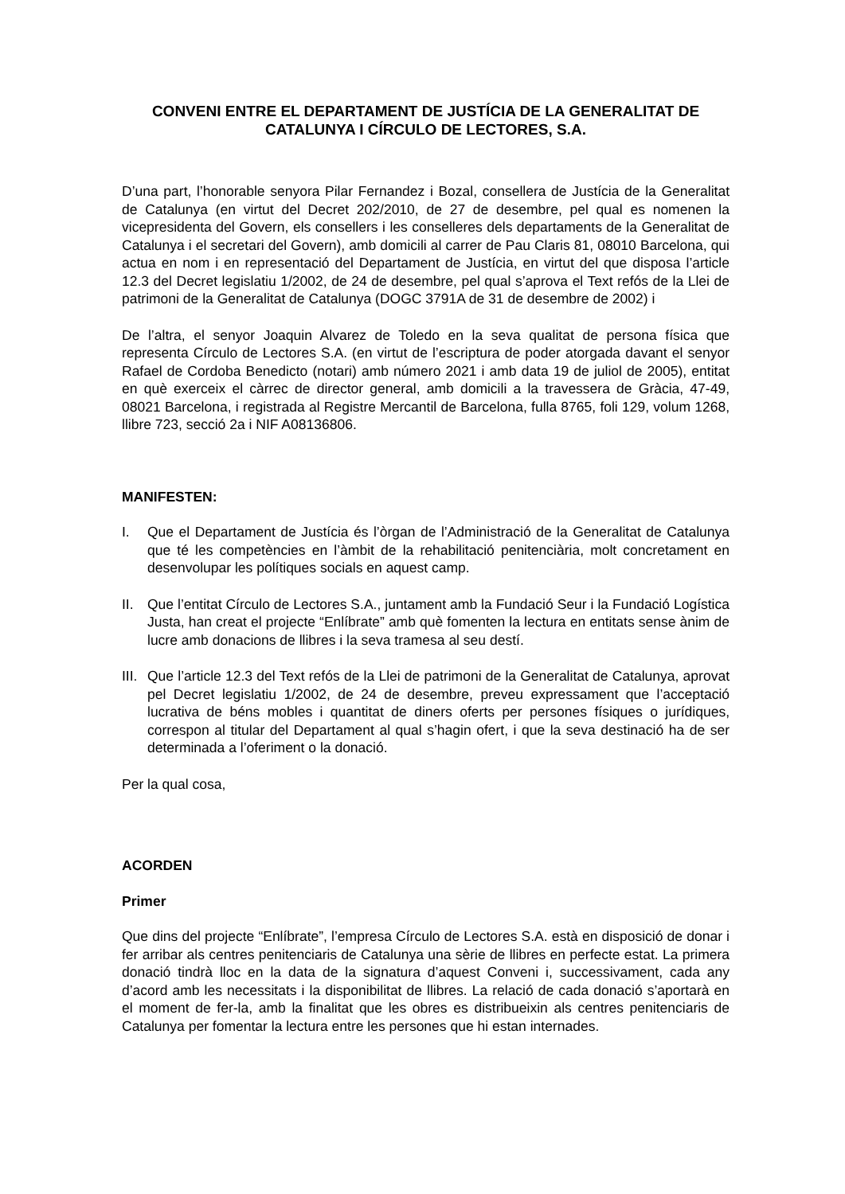CONVENI ENTRE EL DEPARTAMENT DE JUSTÍCIA DE LA GENERALITAT DE CATALUNYA I CÍRCULO DE LECTORES, S.A.
D’una part, l’honorable senyora Pilar Fernandez i Bozal, consellera de Justícia de la Generalitat de Catalunya (en virtut del Decret 202/2010, de 27 de desembre, pel qual es nomenen la vicepresidenta del Govern, els consellers i les conselleres dels departaments de la Generalitat de Catalunya i el secretari del Govern), amb domicili al carrer de Pau Claris 81, 08010 Barcelona, qui actua en nom i en representació del Departament de Justícia, en virtut del que disposa l’article 12.3 del Decret legislatiu 1/2002, de 24 de desembre, pel qual s’aprova el Text refós de la Llei de patrimoni de la Generalitat de Catalunya (DOGC 3791A de 31 de desembre de 2002) i
De l’altra, el senyor Joaquin Alvarez de Toledo en la seva qualitat de persona física que representa Círculo de Lectores S.A. (en virtut de l’escriptura de poder atorgada davant el senyor Rafael de Cordoba Benedicto (notari) amb número 2021 i amb data 19 de juliol de 2005), entitat en què exerceix el càrrec de director general, amb domicili a la travessera de Gràcia, 47-49, 08021 Barcelona, i registrada al Registre Mercantil de Barcelona, fulla 8765, foli 129, volum 1268, llibre 723, secció 2a i NIF A08136806.
MANIFESTEN:
I. Que el Departament de Justícia és l’òrgan de l’Administració de la Generalitat de Catalunya que té les competències en l’àmbit de la rehabilitació penitenciària, molt concretament en desenvolupar les polítiques socials en aquest camp.
II. Que l’entitat Círculo de Lectores S.A., juntament amb la Fundació Seur i la Fundació Logística Justa, han creat el projecte “Enlíbrate” amb què fomenten la lectura en entitats sense ànim de lucre amb donacions de llibres i la seva tramesa al seu destí.
III. Que l’article 12.3 del Text refós de la Llei de patrimoni de la Generalitat de Catalunya, aprovat pel Decret legislatiu 1/2002, de 24 de desembre, preveu expressament que l’acceptació lucrativa de béns mobles i quantitat de diners oferts per persones físiques o jurídiques, correspon al titular del Departament al qual s’hagin ofert, i que la seva destinació ha de ser determinada a l’oferiment o la donació.
Per la qual cosa,
ACORDEN
Primer
Que dins del projecte “Enlíbrate”, l’empresa Círculo de Lectores S.A. està en disposició de donar i fer arribar als centres penitenciaris de Catalunya una sèrie de llibres en perfecte estat. La primera donació tindrà lloc en la data de la signatura d’aquest Conveni i, successivament, cada any d’acord amb les necessitats i la disponibilitat de llibres. La relació de cada donació s’aportarà en el moment de fer-la, amb la finalitat que les obres es distribueixin als centres penitenciaris de Catalunya per fomentar la lectura entre les persones que hi estan internades.